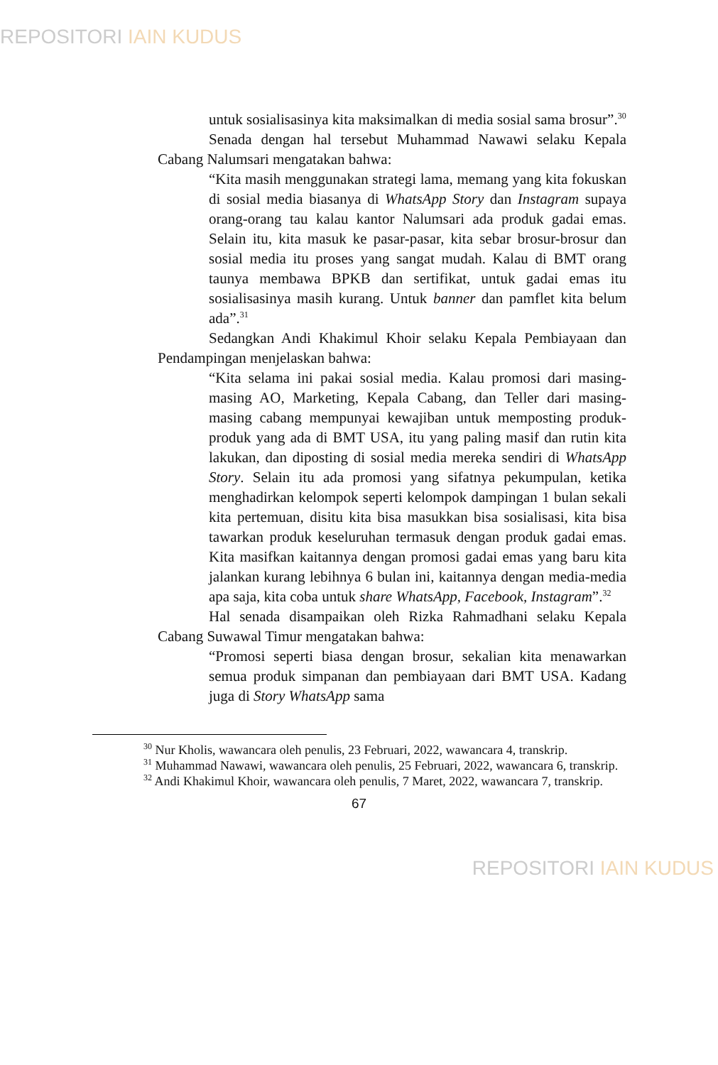REPOSITORI IAIN KUDUS
untuk sosialisasinya kita maksimalkan di media sosial sama brosur”.<sup>30</sup>
Senada dengan hal tersebut Muhammad Nawawi selaku Kepala Cabang Nalumsari mengatakan bahwa:
“Kita masih menggunakan strategi lama, memang yang kita fokuskan di sosial media biasanya di WhatsApp Story dan Instagram supaya orang-orang tau kalau kantor Nalumsari ada produk gadai emas. Selain itu, kita masuk ke pasar-pasar, kita sebar brosur-brosur dan sosial media itu proses yang sangat mudah. Kalau di BMT orang taunya membawa BPKB dan sertifikat, untuk gadai emas itu sosialisasinya masih kurang. Untuk banner dan pamflet kita belum ada”.<sup>31</sup>
Sedangkan Andi Khakimul Khoir selaku Kepala Pembiayaan dan Pendampingan menjelaskan bahwa:
“Kita selama ini pakai sosial media. Kalau promosi dari masing-masing AO, Marketing, Kepala Cabang, dan Teller dari masing-masing cabang mempunyai kewajiban untuk memposting produk-produk yang ada di BMT USA, itu yang paling masif dan rutin kita lakukan, dan diposting di sosial media mereka sendiri di WhatsApp Story. Selain itu ada promosi yang sifatnya pekumpulan, ketika menghadirkan kelompok seperti kelompok dampingan 1 bulan sekali kita pertemuan, disitu kita bisa masukkan bisa sosialisasi, kita bisa tawarkan produk keseluruhan termasuk dengan produk gadai emas. Kita masifkan kaitannya dengan promosi gadai emas yang baru kita jalankan kurang lebihnya 6 bulan ini, kaitannya dengan media-media apa saja, kita coba untuk share WhatsApp, Facebook, Instagram”.<sup>32</sup>
Hal senada disampaikan oleh Rizka Rahmadhani selaku Kepala Cabang Suwawal Timur mengatakan bahwa:
“Promosi seperti biasa dengan brosur, sekalian kita menawarkan semua produk simpanan dan pembiayaan dari BMT USA. Kadang juga di Story WhatsApp sama
<sup>30</sup> Nur Kholis, wawancara oleh penulis, 23 Februari, 2022, wawancara 4, transkrip.
<sup>31</sup> Muhammad Nawawi, wawancara oleh penulis, 25 Februari, 2022, wawancara 6, transkrip.
<sup>32</sup> Andi Khakimul Khoir, wawancara oleh penulis, 7 Maret, 2022, wawancara 7, transkrip.
67
REPOSITORI IAIN KUDUS